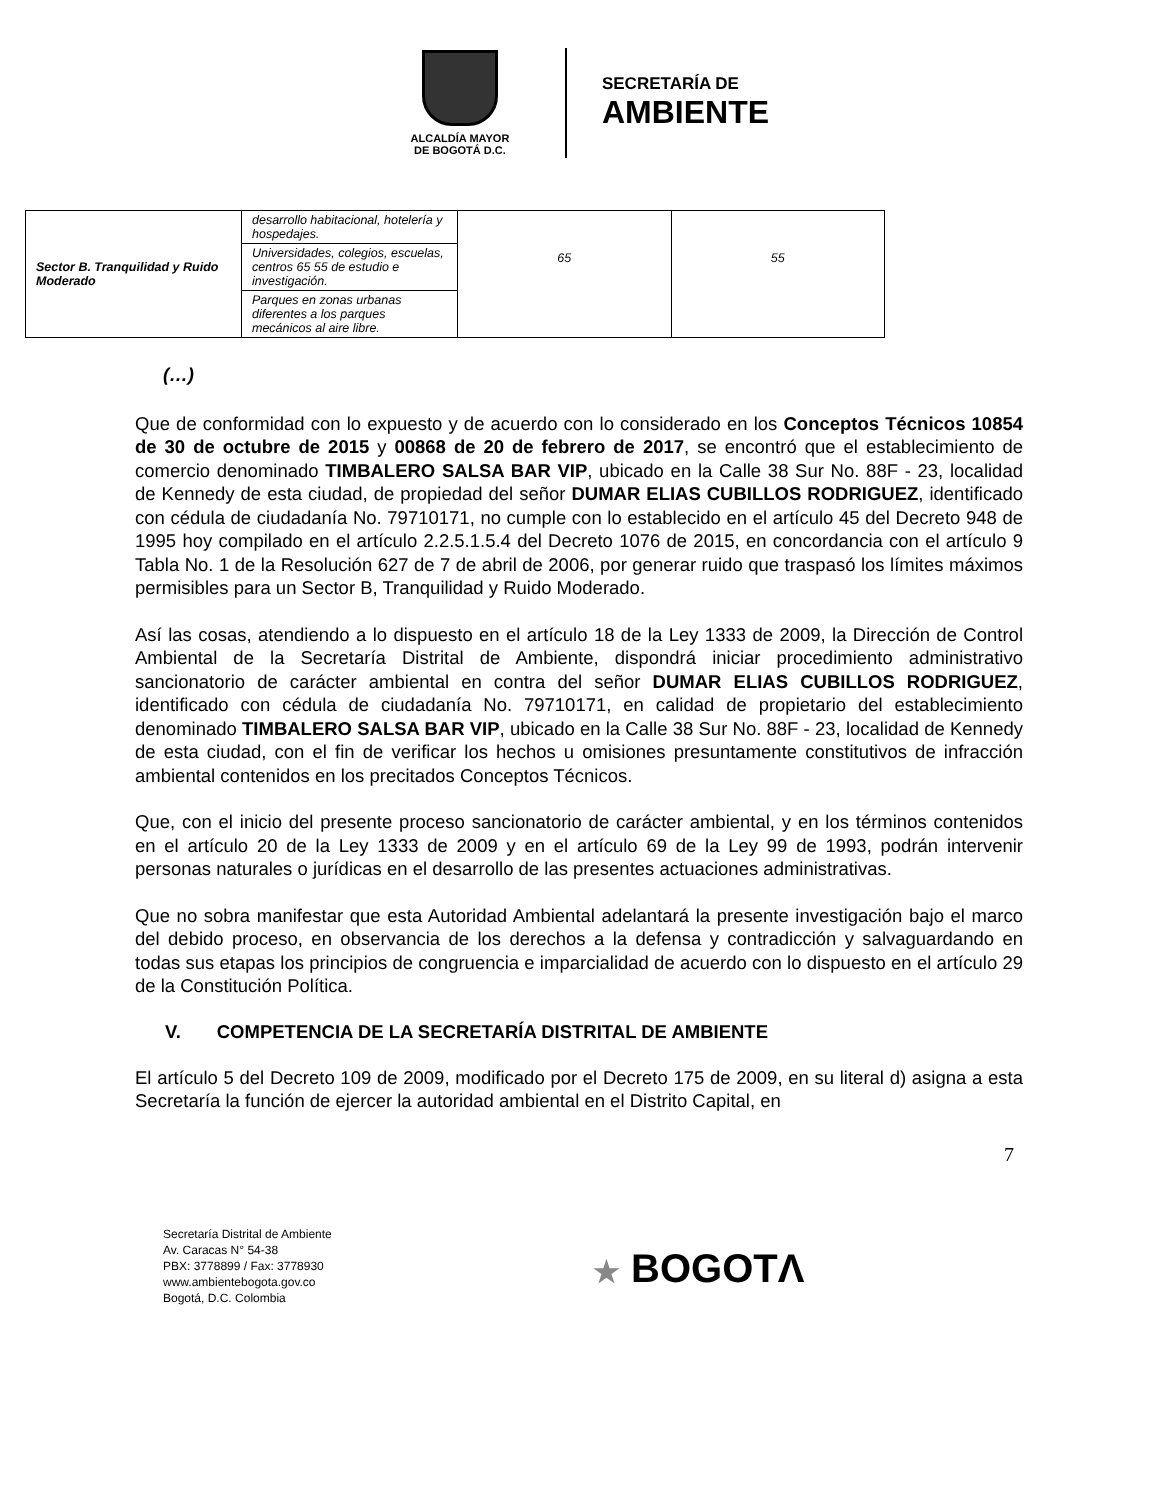ALCALDÍA MAYOR
DE BOGOTÁ D.C.
SECRETARÍA DE
AMBIENTE
| Sector B. Tranquilidad y Ruido Moderado | desarrollo habitacional, hotelería y hospedajes. | 65 | 55 |
| | Universidades, colegios, escuelas, centros 65 55 de estudio e investigación. | | |
| | Parques en zonas urbanas diferentes a los parques mecánicos al aire libre. | | |
(…)
Que de conformidad con lo expuesto y de acuerdo con lo considerado en los Conceptos Técnicos 10854 de 30 de octubre de 2015 y 00868 de 20 de febrero de 2017, se encontró que el establecimiento de comercio denominado TIMBALERO SALSA BAR VIP, ubicado en la Calle 38 Sur No. 88F - 23, localidad de Kennedy de esta ciudad, de propiedad del señor DUMAR ELIAS CUBILLOS RODRIGUEZ, identificado con cédula de ciudadanía No. 79710171, no cumple con lo establecido en el artículo 45 del Decreto 948 de 1995 hoy compilado en el artículo 2.2.5.1.5.4 del Decreto 1076 de 2015, en concordancia con el artículo 9 Tabla No. 1 de la Resolución 627 de 7 de abril de 2006, por generar ruido que traspasó los límites máximos permisibles para un Sector B, Tranquilidad y Ruido Moderado.
Así las cosas, atendiendo a lo dispuesto en el artículo 18 de la Ley 1333 de 2009, la Dirección de Control Ambiental de la Secretaría Distrital de Ambiente, dispondrá iniciar procedimiento administrativo sancionatorio de carácter ambiental en contra del señor DUMAR ELIAS CUBILLOS RODRIGUEZ, identificado con cédula de ciudadanía No. 79710171, en calidad de propietario del establecimiento denominado TIMBALERO SALSA BAR VIP, ubicado en la Calle 38 Sur No. 88F - 23, localidad de Kennedy de esta ciudad, con el fin de verificar los hechos u omisiones presuntamente constitutivos de infracción ambiental contenidos en los precitados Conceptos Técnicos.
Que, con el inicio del presente proceso sancionatorio de carácter ambiental, y en los términos contenidos en el artículo 20 de la Ley 1333 de 2009 y en el artículo 69 de la Ley 99 de 1993, podrán intervenir personas naturales o jurídicas en el desarrollo de las presentes actuaciones administrativas.
Que no sobra manifestar que esta Autoridad Ambiental adelantará la presente investigación bajo el marco del debido proceso, en observancia de los derechos a la defensa y contradicción y salvaguardando en todas sus etapas los principios de congruencia e imparcialidad de acuerdo con lo dispuesto en el artículo 29 de la Constitución Política.
V. COMPETENCIA DE LA SECRETARÍA DISTRITAL DE AMBIENTE
El artículo 5 del Decreto 109 de 2009, modificado por el Decreto 175 de 2009, en su literal d) asigna a esta Secretaría la función de ejercer la autoridad ambiental en el Distrito Capital, en
7
Secretaría Distrital de Ambiente
Av. Caracas N° 54-38
PBX: 3778899 / Fax: 3778930
www.ambientebogota.gov.co
Bogotá, D.C. Colombia
★ BOGOTΛ